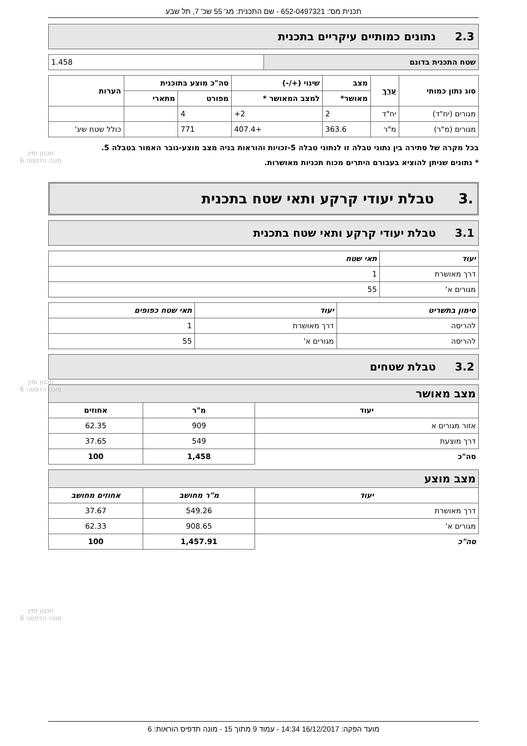תכנית מס': 652-0497321 - שם התכנית: מג' 55 שכ' 7, תל שבע
2.3 נתונים כמותיים עיקריים בתכנית
| שטח התכנית בדונם | 1.458 |
תכנון זמין
מונה הדפסה 6
| סוג נתון כמותי | ערך | מצב | שינוי (+/-) | סה"כ מוצע בתוכנית | | הערות |
| --- | --- | --- | --- | --- | --- | --- |
| | | מאושר* | למצב המאושר * | מפורט | מתארי | |
| מגורים (יח"ד) | יח"ד | 2 | 2+ | 4 | | |
| מגורים (מ"ר) | מ"ר | 363.6 | +407.4 | 771 | | כולל שטח שיג' |
בכל מקרה של סתירה בין נתוני טבלה זו לנתוני טבלה 5-זכויות והוראות בניה מצב מוצע-גובר האמור בטבלה 5.
* נתונים שניתן להוציא בעבורם היתרים מכוח תכניות מאושרות.
.3 טבלת יעודי קרקע ותאי שטח בתכנית
3.1 טבלת יעודי קרקע ותאי שטח בתכנית
| יעוד | תאי שטח |
| --- | --- |
| דרך מאושרת | 1 |
| מגורים א' | 55 |
תכנון זמין
מונה הדפסה 6
| סימון בתשריט | יעוד | תאי שטח כפופים |
| --- | --- | --- |
| להריסה | דרך מאושרת | 1 |
| להריסה | מגורים א' | 55 |
3.2 טבלת שטחים
| מצב מאושר | | |
| יעוד | מ"ר | אחוזים |
| אזור מגורים א | 909 | 62.35 |
| דרך מוצעת | 549 | 37.65 |
| סה"כ | 1,458 | 100 |
תכנון זמין
מונה הדפסה 6
| מצב מוצע | | |
| יעוד | מ"ר מחושב | אחוזים מחושב |
| דרך מאושרת | 549.26 | 37.67 |
| מגורים א' | 908.65 | 62.33 |
| סה"כ | 1,457.91 | 100 |
מועד הפקה: 16/12/2017 14:34 - עמוד 9 מתוך 15 - מונה תדפיס הוראות: 6